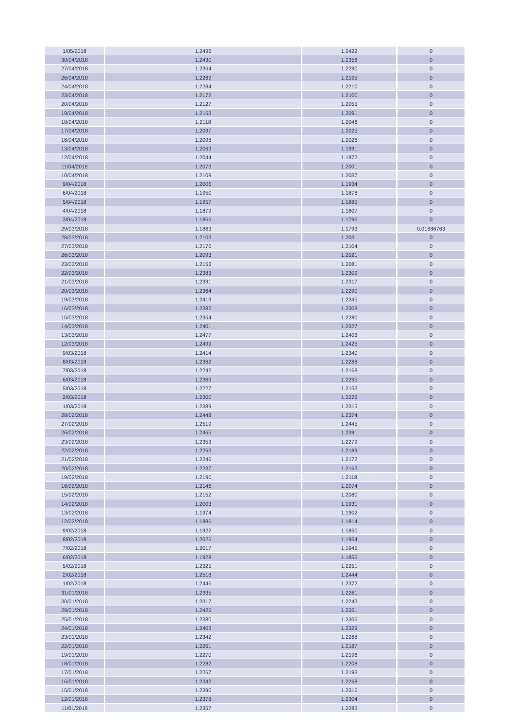| 1/05/2018 | 1.2496 | 1.2422 | 0 |
| 30/04/2018 | 1.2430 | 1.2356 | 0 |
| 27/04/2018 | 1.2364 | 1.2290 | 0 |
| 26/04/2018 | 1.2269 | 1.2195 | 0 |
| 24/04/2018 | 1.2284 | 1.2210 | 0 |
| 23/04/2018 | 1.2172 | 1.2100 | 0 |
| 20/04/2018 | 1.2127 | 1.2055 | 0 |
| 19/04/2018 | 1.2163 | 1.2091 | 0 |
| 18/04/2018 | 1.2118 | 1.2046 | 0 |
| 17/04/2018 | 1.2097 | 1.2025 | 0 |
| 16/04/2018 | 1.2098 | 1.2026 | 0 |
| 13/04/2018 | 1.2063 | 1.1991 | 0 |
| 12/04/2018 | 1.2044 | 1.1972 | 0 |
| 11/04/2018 | 1.2073 | 1.2001 | 0 |
| 10/04/2018 | 1.2109 | 1.2037 | 0 |
| 9/04/2018 | 1.2006 | 1.1934 | 0 |
| 6/04/2018 | 1.1950 | 1.1878 | 0 |
| 5/04/2018 | 1.1957 | 1.1885 | 0 |
| 4/04/2018 | 1.1879 | 1.1807 | 0 |
| 3/04/2018 | 1.1866 | 1.1796 | 0 |
| 29/03/2018 | 1.1863 | 1.1793 | 0.01686763 |
| 28/03/2018 | 1.2103 | 1.2031 | 0 |
| 27/03/2018 | 1.2176 | 1.2104 | 0 |
| 26/03/2018 | 1.2093 | 1.2021 | 0 |
| 23/03/2018 | 1.2153 | 1.2081 | 0 |
| 22/03/2018 | 1.2383 | 1.2309 | 0 |
| 21/03/2018 | 1.2391 | 1.2317 | 0 |
| 20/03/2018 | 1.2364 | 1.2290 | 0 |
| 19/03/2018 | 1.2419 | 1.2345 | 0 |
| 16/03/2018 | 1.2382 | 1.2308 | 0 |
| 15/03/2018 | 1.2354 | 1.2280 | 0 |
| 14/03/2018 | 1.2401 | 1.2327 | 0 |
| 13/03/2018 | 1.2477 | 1.2403 | 0 |
| 12/03/2018 | 1.2499 | 1.2425 | 0 |
| 9/03/2018 | 1.2414 | 1.2340 | 0 |
| 8/03/2018 | 1.2362 | 1.2288 | 0 |
| 7/03/2018 | 1.2242 | 1.2168 | 0 |
| 6/03/2018 | 1.2369 | 1.2295 | 0 |
| 5/03/2018 | 1.2227 | 1.2153 | 0 |
| 2/03/2018 | 1.2300 | 1.2226 | 0 |
| 1/03/2018 | 1.2389 | 1.2315 | 0 |
| 28/02/2018 | 1.2448 | 1.2374 | 0 |
| 27/02/2018 | 1.2519 | 1.2445 | 0 |
| 26/02/2018 | 1.2465 | 1.2391 | 0 |
| 23/02/2018 | 1.2353 | 1.2279 | 0 |
| 22/02/2018 | 1.2263 | 1.2189 | 0 |
| 21/02/2018 | 1.2246 | 1.2172 | 0 |
| 20/02/2018 | 1.2237 | 1.2163 | 0 |
| 19/02/2018 | 1.2190 | 1.2118 | 0 |
| 16/02/2018 | 1.2146 | 1.2074 | 0 |
| 15/02/2018 | 1.2152 | 1.2080 | 0 |
| 14/02/2018 | 1.2003 | 1.1931 | 0 |
| 13/02/2018 | 1.1974 | 1.1902 | 0 |
| 12/02/2018 | 1.1886 | 1.1814 | 0 |
| 9/02/2018 | 1.1922 | 1.1850 | 0 |
| 8/02/2018 | 1.2026 | 1.1954 | 0 |
| 7/02/2018 | 1.2017 | 1.1945 | 0 |
| 6/02/2018 | 1.1928 | 1.1856 | 0 |
| 5/02/2018 | 1.2325 | 1.2251 | 0 |
| 2/02/2018 | 1.2518 | 1.2444 | 0 |
| 1/02/2018 | 1.2446 | 1.2372 | 0 |
| 31/01/2018 | 1.2335 | 1.2261 | 0 |
| 30/01/2018 | 1.2317 | 1.2243 | 0 |
| 29/01/2018 | 1.2425 | 1.2351 | 0 |
| 25/01/2018 | 1.2380 | 1.2306 | 0 |
| 24/01/2018 | 1.2403 | 1.2329 | 0 |
| 23/01/2018 | 1.2342 | 1.2268 | 0 |
| 22/01/2018 | 1.2261 | 1.2187 | 0 |
| 19/01/2018 | 1.2270 | 1.2196 | 0 |
| 18/01/2018 | 1.2282 | 1.2208 | 0 |
| 17/01/2018 | 1.2267 | 1.2193 | 0 |
| 16/01/2018 | 1.2342 | 1.2268 | 0 |
| 15/01/2018 | 1.2390 | 1.2316 | 0 |
| 12/01/2018 | 1.2378 | 1.2304 | 0 |
| 11/01/2018 | 1.2357 | 1.2283 | 0 |